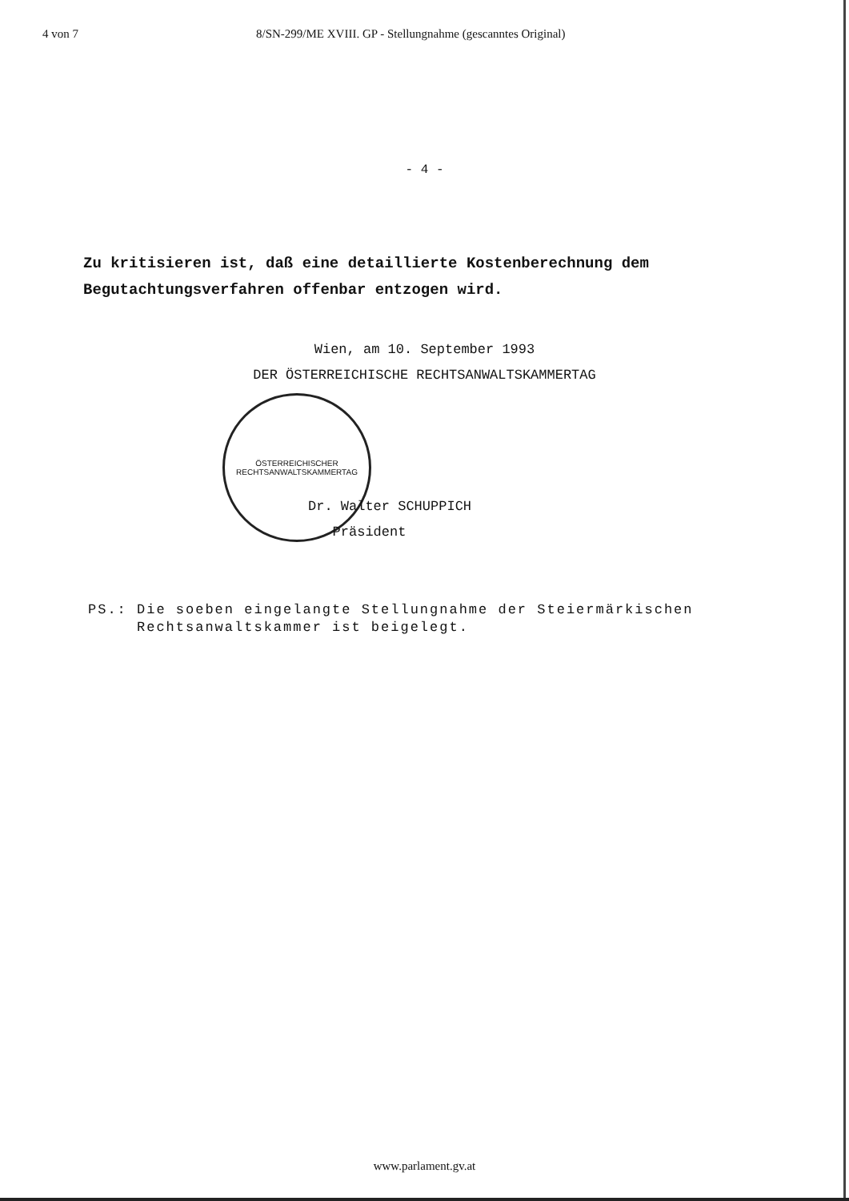4 von 7 8/SN-299/ME XVIII. GP - Stellungnahme (gescanntes Original)
- 4 -
Zu kritisieren ist, daß eine detaillierte Kostenberechnung dem Begutachtungsverfahren offenbar entzogen wird.
Wien, am 10. September 1993
DER ÖSTERREICHISCHE RECHTSANWALTSKAMMERTAG
ÖSTERREICHISCHER
RECHTSANWALTSKAMMERTAG
Dr. Walter SCHUPPICH
Präsident
PS.: Die soeben eingelangte Stellungnahme der Steiermärkischen
Rechtsanwaltskammer ist beigelegt.
www.parlament.gv.at